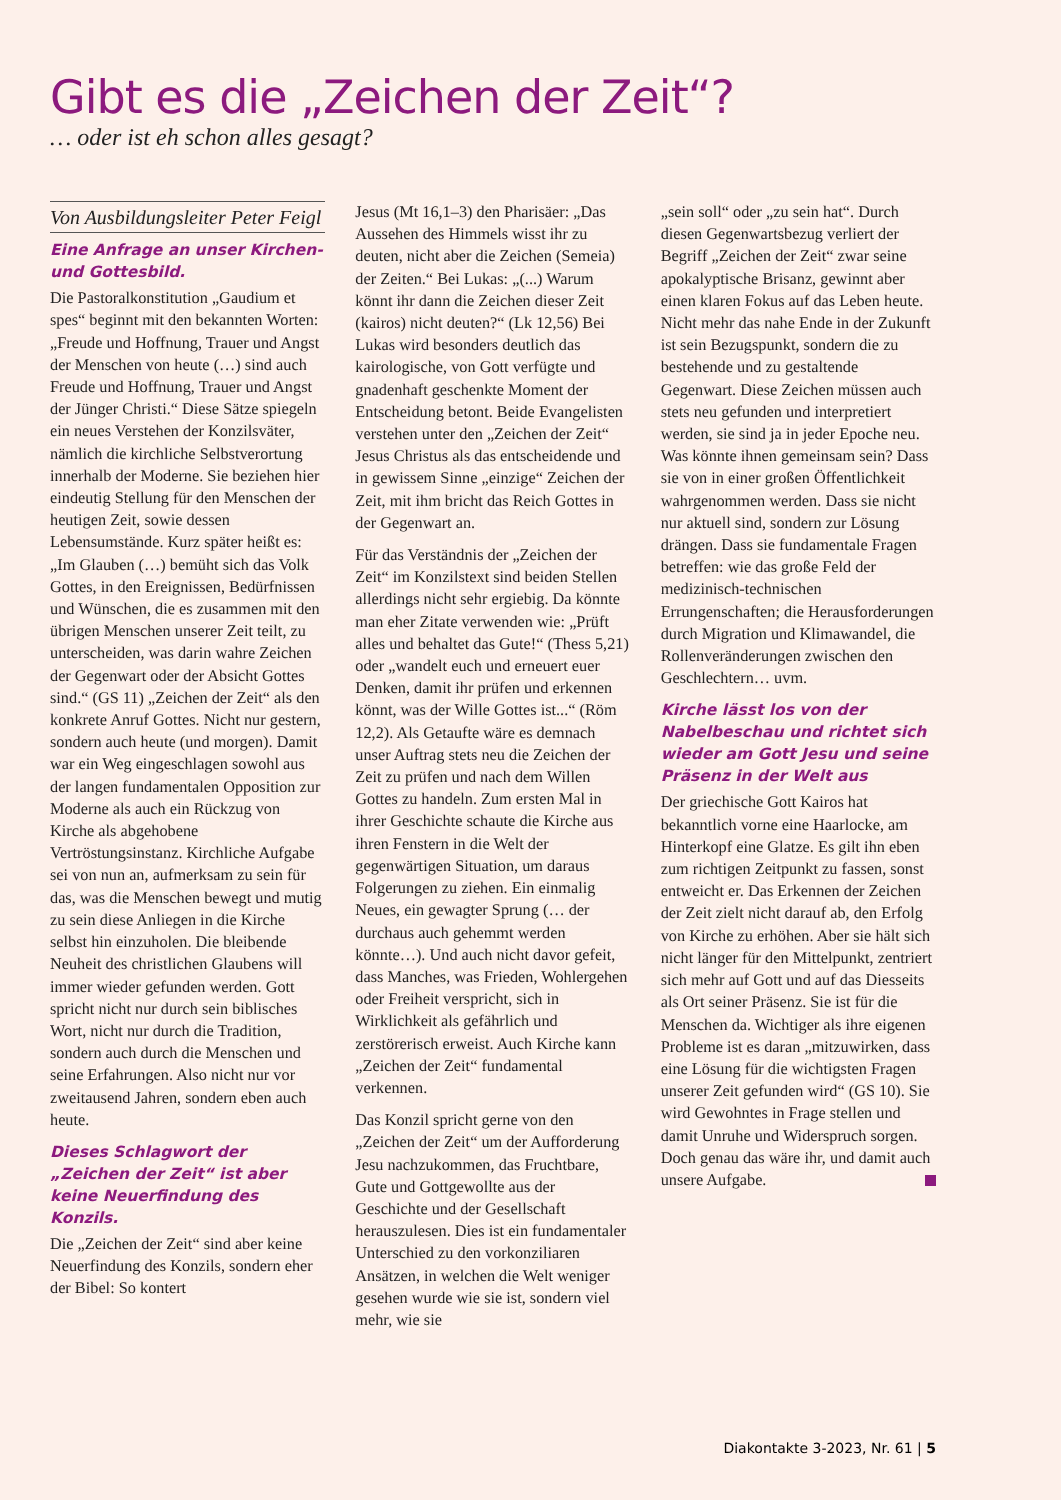Gibt es die „Zeichen der Zeit“?
… oder ist eh schon alles gesagt?
Von Ausbildungsleiter Peter Feigl
Eine Anfrage an unser Kirchen- und Gottesbild.
Die Pastoralkonstitution „Gaudium et spes“ beginnt mit den bekannten Worten: „Freude und Hoffnung, Trauer und Angst der Menschen von heute (…) sind auch Freude und Hoffnung, Trauer und Angst der Jünger Christi.“ Diese Sätze spiegeln ein neues Verstehen der Konzilsväter, nämlich die kirchliche Selbstverortung innerhalb der Moderne. Sie beziehen hier eindeutig Stellung für den Menschen der heutigen Zeit, sowie dessen Lebensumstände. Kurz später heißt es: „Im Glauben (…) bemüht sich das Volk Gottes, in den Ereignissen, Bedürfnissen und Wünschen, die es zusammen mit den übrigen Menschen unserer Zeit teilt, zu unterscheiden, was darin wahre Zeichen der Gegenwart oder der Absicht Gottes sind.“ (GS 11) „Zeichen der Zeit“ als den konkrete Anruf Gottes. Nicht nur gestern, sondern auch heute (und morgen). Damit war ein Weg eingeschlagen sowohl aus der langen fundamentalen Opposition zur Moderne als auch ein Rückzug von Kirche als abgehobene Vertröstungsinstanz. Kirchliche Aufgabe sei von nun an, aufmerksam zu sein für das, was die Menschen bewegt und mutig zu sein diese Anliegen in die Kirche selbst hin einzuholen. Die bleibende Neuheit des christlichen Glaubens will immer wieder gefunden werden. Gott spricht nicht nur durch sein biblisches Wort, nicht nur durch die Tradition, sondern auch durch die Menschen und seine Erfahrungen. Also nicht nur vor zweitausend Jahren, sondern eben auch heute.
Dieses Schlagwort der „Zeichen der Zeit“ ist aber keine Neuerfindung des Konzils.
Die „Zeichen der Zeit“ sind aber keine Neuerfindung des Konzils, sondern eher der Bibel: So kontert
Jesus (Mt 16,1–3) den Pharisäer: „Das Aussehen des Himmels wisst ihr zu deuten, nicht aber die Zeichen (Semeia) der Zeiten.“ Bei Lukas: „(...) Warum könnt ihr dann die Zeichen dieser Zeit (kairos) nicht deuten?“ (Lk 12,56) Bei Lukas wird besonders deutlich das kairologische, von Gott verfügte und gnadenhaft geschenkte Moment der Entscheidung betont. Beide Evangelisten verstehen unter den „Zeichen der Zeit“ Jesus Christus als das entscheidende und in gewissem Sinne „einzige“ Zeichen der Zeit, mit ihm bricht das Reich Gottes in der Gegenwart an.
Für das Verständnis der „Zeichen der Zeit“ im Konzilstext sind beiden Stellen allerdings nicht sehr ergiebig. Da könnte man eher Zitate verwenden wie: „Prüft alles und behaltet das Gute!“ (Thess 5,21) oder „wandelt euch und erneuert euer Denken, damit ihr prüfen und erkennen könnt, was der Wille Gottes ist...“ (Röm 12,2). Als Getaufte wäre es demnach unser Auftrag stets neu die Zeichen der Zeit zu prüfen und nach dem Willen Gottes zu handeln. Zum ersten Mal in ihrer Geschichte schaute die Kirche aus ihren Fenstern in die Welt der gegenwärtigen Situation, um daraus Folgerungen zu ziehen. Ein einmalig Neues, ein gewagter Sprung (… der durchaus auch gehemmt werden könnte…). Und auch nicht davor gefeit, dass Manches, was Frieden, Wohlergehen oder Freiheit verspricht, sich in Wirklichkeit als gefährlich und zerstörerisch erweist. Auch Kirche kann „Zeichen der Zeit“ fundamental verkennen.
Das Konzil spricht gerne von den „Zeichen der Zeit“ um der Aufforderung Jesu nachzukommen, das Fruchtbare, Gute und Gottgewollte aus der Geschichte und der Gesellschaft herauszulesen. Dies ist ein fundamentaler Unterschied zu den vorkonziliaren Ansätzen, in welchen die Welt weniger gesehen wurde wie sie ist, sondern viel mehr, wie sie
„sein soll“ oder „zu sein hat“. Durch diesen Gegenwartsbezug verliert der Begriff „Zeichen der Zeit“ zwar seine apokalyptische Brisanz, gewinnt aber einen klaren Fokus auf das Leben heute. Nicht mehr das nahe Ende in der Zukunft ist sein Bezugspunkt, sondern die zu bestehende und zu gestaltende Gegenwart. Diese Zeichen müssen auch stets neu gefunden und interpretiert werden, sie sind ja in jeder Epoche neu. Was könnte ihnen gemeinsam sein? Dass sie von in einer großen Öffentlichkeit wahrgenommen werden. Dass sie nicht nur aktuell sind, sondern zur Lösung drängen. Dass sie fundamentale Fragen betreffen: wie das große Feld der medizinisch-technischen Errungenschaften; die Herausforderungen durch Migration und Klimawandel, die Rollenveränderungen zwischen den Geschlechtern… uvm.
Kirche lässt los von der Nabelbeschau und richtet sich wieder am Gott Jesu und seine Präsenz in der Welt aus
Der griechische Gott Kairos hat bekanntlich vorne eine Haarlocke, am Hinterkopf eine Glatze. Es gilt ihn eben zum richtigen Zeitpunkt zu fassen, sonst entweicht er. Das Erkennen der Zeichen der Zeit zielt nicht darauf ab, den Erfolg von Kirche zu erhöhen. Aber sie hält sich nicht länger für den Mittelpunkt, zentriert sich mehr auf Gott und auf das Diesseits als Ort seiner Präsenz. Sie ist für die Menschen da. Wichtiger als ihre eigenen Probleme ist es daran „mitzuwirken, dass eine Lösung für die wichtigsten Fragen unserer Zeit gefunden wird“ (GS 10). Sie wird Gewohntes in Frage stellen und damit Unruhe und Widerspruch sorgen. Doch genau das wäre ihr, und damit auch unsere Aufgabe.
Diakontakte 3-2023, Nr. 61 | 5